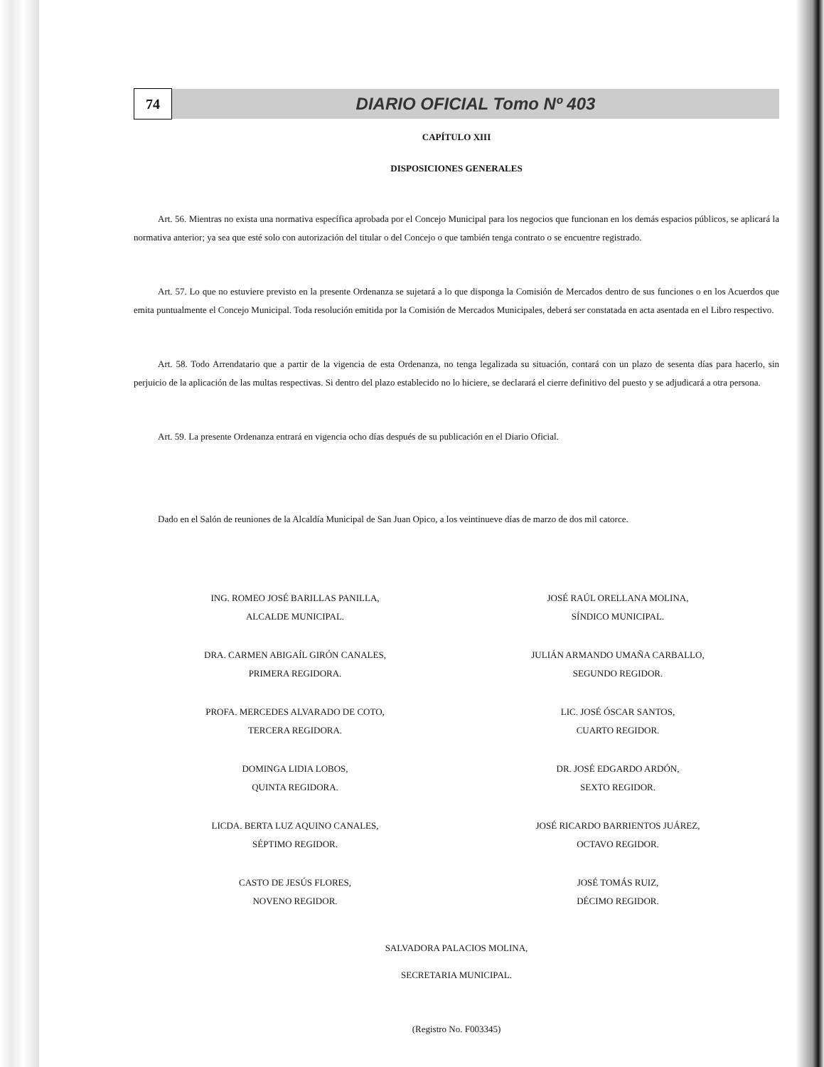74
DIARIO OFICIAL Tomo Nº 403
CAPÍTULO XIII
DISPOSICIONES GENERALES
Art. 56. Mientras no exista una normativa específica aprobada por el Concejo Municipal para los negocios que funcionan en los demás espacios públicos, se aplicará la normativa anterior; ya sea que esté solo con autorización del titular o del Concejo o que también tenga contrato o se encuentre registrado.
Art. 57. Lo que no estuviere previsto en la presente Ordenanza se sujetará a lo que disponga la Comisión de Mercados dentro de sus funciones o en los Acuerdos que emita puntualmente el Concejo Municipal. Toda resolución emitida por la Comisión de Mercados Municipales, deberá ser constatada en acta asentada en el Libro respectivo.
Art. 58. Todo Arrendatario que a partir de la vigencia de esta Ordenanza, no tenga legalizada su situación, contará con un plazo de sesenta días para hacerlo, sin perjuicio de la aplicación de las multas respectivas. Si dentro del plazo establecido no lo hiciere, se declarará el cierre definitivo del puesto y se adjudicará a otra persona.
Art. 59. La presente Ordenanza entrará en vigencia ocho días después de su publicación en el Diario Oficial.
Dado en el Salón de reuniones de la Alcaldía Municipal de San Juan Opico, a los veintinueve días de marzo de dos mil catorce.
ING. ROMEO JOSÉ BARILLAS PANILLA,
ALCALDE MUNICIPAL.
JOSÉ RAÚL ORELLANA MOLINA,
SÍNDICO MUNICIPAL.
DRA. CARMEN ABIGAÍL GIRÓN CANALES,
PRIMERA REGIDORA.
JULIÁN ARMANDO UMAÑA CARBALLO,
SEGUNDO REGIDOR.
PROFA. MERCEDES ALVARADO DE COTO,
TERCERA REGIDORA.
LIC. JOSÉ ÓSCAR SANTOS,
CUARTO REGIDOR.
DOMINGA LIDIA LOBOS,
QUINTA REGIDORA.
DR. JOSÉ EDGARDO ARDÓN,
SEXTO REGIDOR.
LICDA. BERTA LUZ AQUINO CANALES,
SÉPTIMO REGIDOR.
JOSÉ RICARDO BARRIENTOS JUÁREZ,
OCTAVO REGIDOR.
CASTO DE JESÚS FLORES,
NOVENO REGIDOR.
JOSÉ TOMÁS RUIZ,
DÉCIMO REGIDOR.
SALVADORA PALACIOS MOLINA,
SECRETARIA MUNICIPAL.
(Registro No. F003345)